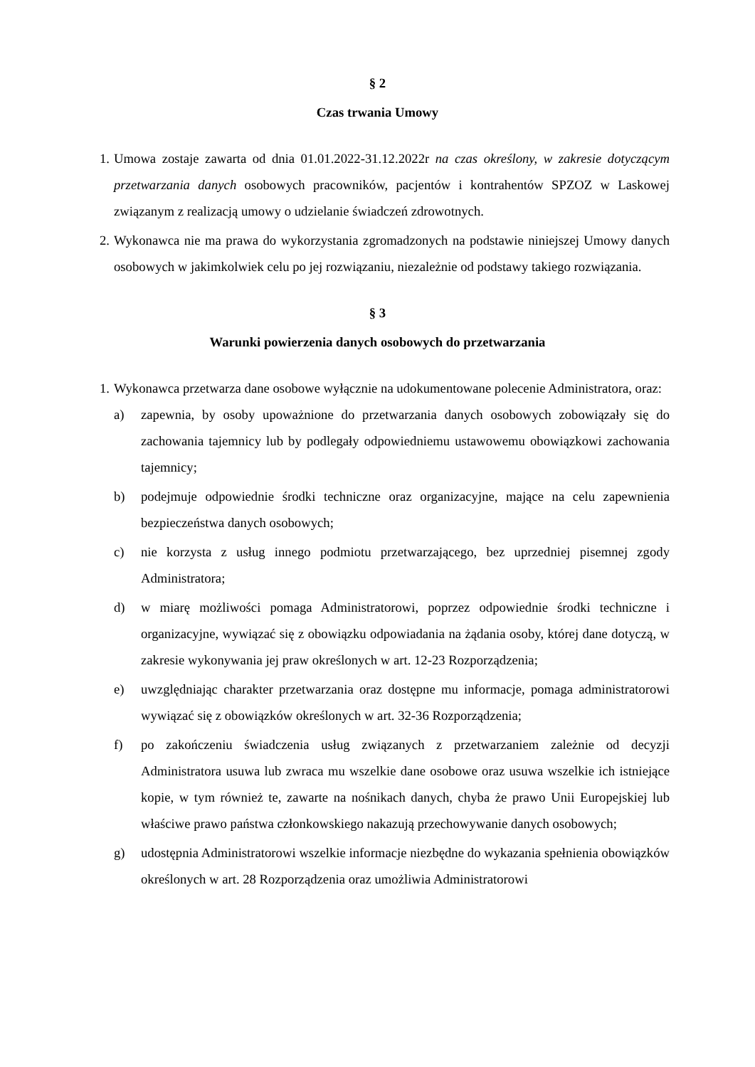§ 2
Czas trwania Umowy
1. Umowa zostaje zawarta od dnia 01.01.2022-31.12.2022r na czas określony, w zakresie dotyczącym przetwarzania danych osobowych pracowników, pacjentów i kontrahentów SPZOZ w Laskowej związanym z realizacją umowy o udzielanie świadczeń zdrowotnych.
2. Wykonawca nie ma prawa do wykorzystania zgromadzonych na podstawie niniejszej Umowy danych osobowych w jakimkolwiek celu po jej rozwiązaniu, niezależnie od podstawy takiego rozwiązania.
§ 3
Warunki powierzenia danych osobowych do przetwarzania
1. Wykonawca przetwarza dane osobowe wyłącznie na udokumentowane polecenie Administratora, oraz:
a) zapewnia, by osoby upoważnione do przetwarzania danych osobowych zobowiązały się do zachowania tajemnicy lub by podlegały odpowiedniemu ustawowemu obowiązkowi zachowania tajemnicy;
b) podejmuje odpowiednie środki techniczne oraz organizacyjne, mające na celu zapewnienia bezpieczeństwa danych osobowych;
c) nie korzysta z usług innego podmiotu przetwarzającego, bez uprzedniej pisemnej zgody Administratora;
d) w miarę możliwości pomaga Administratorowi, poprzez odpowiednie środki techniczne i organizacyjne, wywiązać się z obowiązku odpowiadania na żądania osoby, której dane dotyczą, w zakresie wykonywania jej praw określonych w art. 12-23 Rozporządzenia;
e) uwzględniając charakter przetwarzania oraz dostępne mu informacje, pomaga administratorowi wywiązać się z obowiązków określonych w art. 32-36 Rozporządzenia;
f) po zakończeniu świadczenia usług związanych z przetwarzaniem zależnie od decyzji Administratora usuwa lub zwraca mu wszelkie dane osobowe oraz usuwa wszelkie ich istniejące kopie, w tym również te, zawarte na nośnikach danych, chyba że prawo Unii Europejskiej lub właściwe prawo państwa członkowskiego nakazują przechowywanie danych osobowych;
g) udostępnia Administratorowi wszelkie informacje niezbędne do wykazania spełnienia obowiązków określonych w art. 28 Rozporządzenia oraz umożliwia Administratorowi